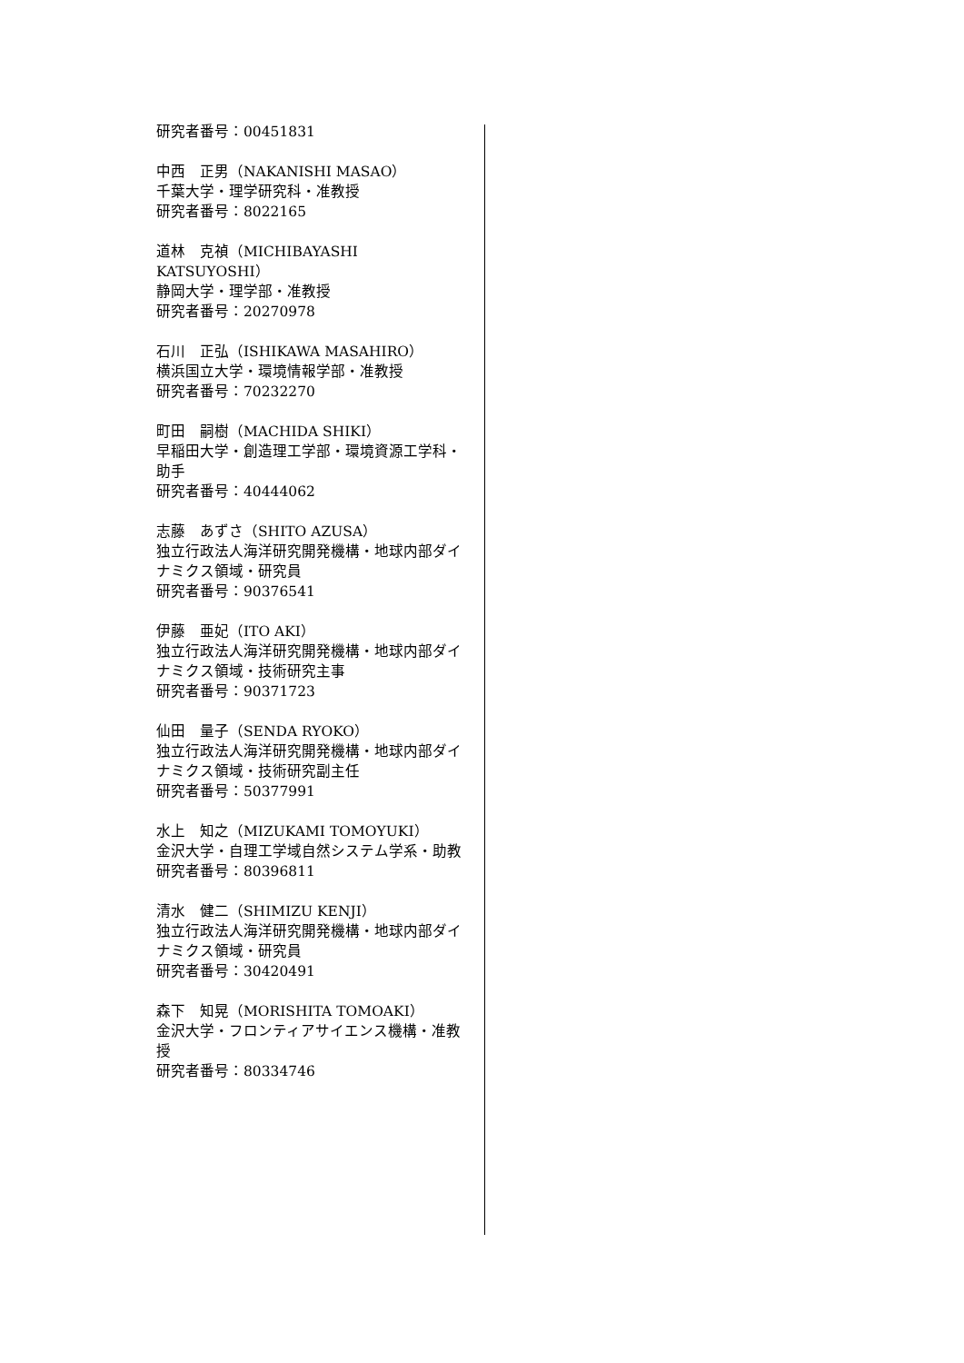研究者番号：00451831
中西　正男（NAKANISHI MASAO）
千葉大学・理学研究科・准教授
研究者番号：8022165
道林　克禎（MICHIBAYASHI KATSUYOSHI）
静岡大学・理学部・准教授
研究者番号：20270978
石川　正弘（ISHIKAWA MASAHIRO）
横浜国立大学・環境情報学部・准教授
研究者番号：70232270
町田　嗣樹（MACHIDA SHIKI）
早稲田大学・創造理工学部・環境資源工学科・助手
研究者番号：40444062
志藤　あずさ（SHITO AZUSA）
独立行政法人海洋研究開発機構・地球内部ダイナミクス領域・研究員
研究者番号：90376541
伊藤　亜妃（ITO AKI）
独立行政法人海洋研究開発機構・地球内部ダイナミクス領域・技術研究主事
研究者番号：90371723
仙田　量子（SENDA RYOKO）
独立行政法人海洋研究開発機構・地球内部ダイナミクス領域・技術研究副主任
研究者番号：50377991
水上　知之（MIZUKAMI TOMOYUKI）
金沢大学・自理工学域自然システム学系・助教
研究者番号：80396811
清水　健二（SHIMIZU KENJI）
独立行政法人海洋研究開発機構・地球内部ダイナミクス領域・研究員
研究者番号：30420491
森下　知晃（MORISHITA TOMOAKI）
金沢大学・フロンティアサイエンス機構・准教授
研究者番号：80334746